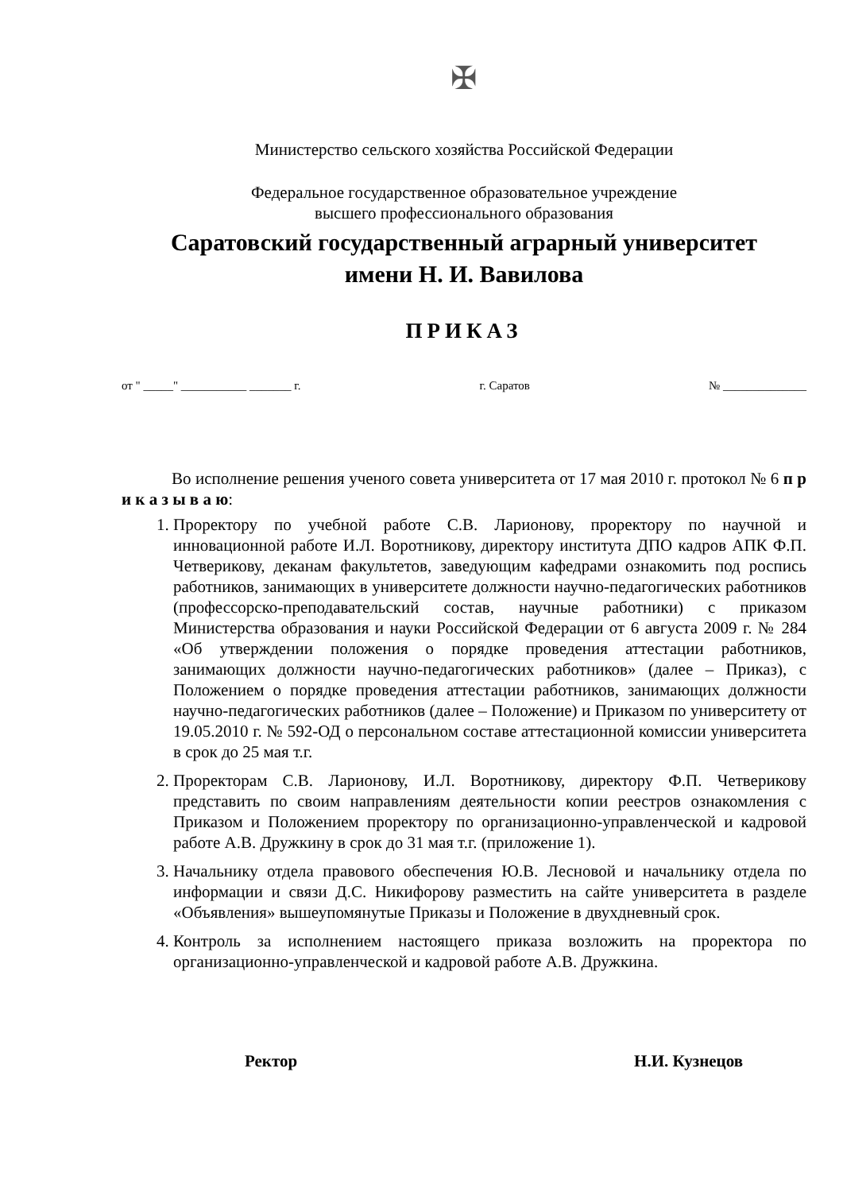✠
Министерство сельского хозяйства Российской Федерации
Федеральное государственное образовательное учреждение
высшего профессионального образования
Саратовский государственный аграрный университет
имени Н. И. Вавилова
ПРИКАЗ
от " _____" ___________ _______ г. г. Саратов № ______________
Во исполнение решения ученого совета университета от 17 мая 2010 г. протокол № 6 п р и к а з ы в а ю:
1. Проректору по учебной работе С.В. Ларионову, проректору по научной и инновационной работе И.Л. Воротникову, директору института ДПО кадров АПК Ф.П. Четверикову, деканам факультетов, заведующим кафедрами ознакомить под роспись работников, занимающих в университете должности научно-педагогических работников (профессорско-преподавательский состав, научные работники) с приказом Министерства образования и науки Российской Федерации от 6 августа 2009 г. № 284 «Об утверждении положения о порядке проведения аттестации работников, занимающих должности научно-педагогических работников» (далее – Приказ), с Положением о порядке проведения аттестации работников, занимающих должности научно-педагогических работников (далее – Положение) и Приказом по университету от 19.05.2010 г. № 592-ОД о персональном составе аттестационной комиссии университета в срок до 25 мая т.г.
2. Проректорам С.В. Ларионову, И.Л. Воротникову, директору Ф.П. Четверикову представить по своим направлениям деятельности копии реестров ознакомления с Приказом и Положением проректору по организационно-управленческой и кадровой работе А.В. Дружкину в срок до 31 мая т.г. (приложение 1).
3. Начальнику отдела правового обеспечения Ю.В. Лесновой и начальнику отдела по информации и связи Д.С. Никифорову разместить на сайте университета в разделе «Объявления» вышеупомянутые Приказы и Положение в двухдневный срок.
4. Контроль за исполнением настоящего приказа возложить на проректора по организационно-управленческой и кадровой работе А.В. Дружкина.
Ректор Н.И. Кузнецов